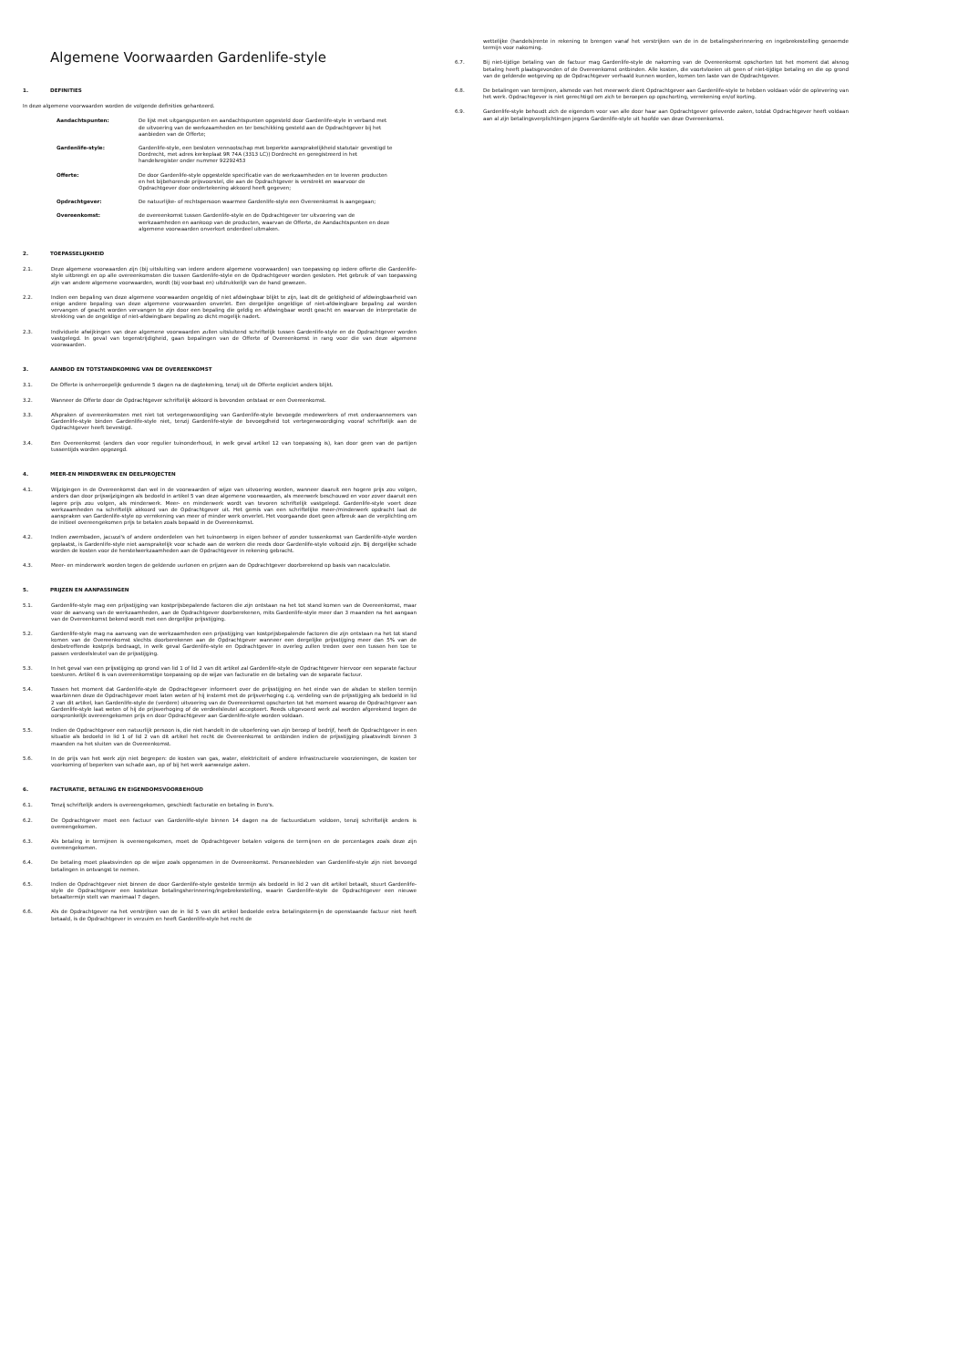Algemene Voorwaarden Gardenlife-style
1. DEFINITIES
In deze algemene voorwaarden worden de volgende definities gehanteerd.
Aandachtspunten: De lijst met uitgangspunten en aandachtspunten opgesteld door Gardenlife-style in verband met de uitvoering van de werkzaamheden en ter beschikking gesteld aan de Opdrachtgever bij het aanbieden van de Offerte;
Gardenlife-style: Gardenlife-style, een besloten vennootschap met beperkte aansprakelijkheid statutair gevestigd te Dordrecht, met adres kerkeplaat 9R 74A (3313 LC)) Dordrecht en geregistreerd in het handelsregister onder nummer 92292453
Offerte: De door Gardenlife-style opgestelde specificatie van de werkzaamheden en te leveren producten en het bijbehorende prijsvoorstel, die aan de Opdrachtgever is verstrekt en waarvoor de Opdrachtgever door ondertekening akkoord heeft gegeven;
Opdrachtgever: De natuurlijke- of rechtspersoon waarmee Gardenlife-style een Overeenkomst is aangegaan;
Overeenkomst: de overeenkomst tussen Gardenlife-style en de Opdrachtgever ter uitvoering van de werkzaamheden en aankoop van de producten, waarvan de Offerte, de Aandachtspunten en deze algemene voorwaarden onverkort onderdeel uitmaken.
2. TOEPASSELIJKHEID
2.1. Deze algemene voorwaarden zijn (bij uitsluiting van iedere andere algemene voorwaarden) van toepassing op iedere offerte die Gardenlife-style uitbrengt en op alle overeenkomsten die tussen Gardenlife-style en de Opdrachtgever worden gesloten. Het gebruik of van toepassing zijn van andere algemene voorwaarden, wordt (bij voorbaat en) uitdrukkelijk van de hand gewezen.
2.2. Indien een bepaling van deze algemene voorwaarden ongeldig of niet afdwingbaar blijkt te zijn, laat dit de geldigheid of afdwingbaarheid van enige andere bepaling van deze algemene voorwaarden onverlet. Een dergelijke ongeldige of niet-afdwingbare bepaling zal worden vervangen of geacht worden vervangen te zijn door een bepaling die geldig en afdwingbaar wordt geacht en waarvan de interpretatie de strekking van de ongeldige of niet-afdwingbare bepaling zo dicht mogelijk nadert.
2.3. Individuele afwijkingen van deze algemene voorwaarden zullen uitsluitend schriftelijk tussen Gardenlife-style en de Opdrachtgever worden vastgelegd. In geval van tegenstrijdigheid, gaan bepalingen van de Offerte of Overeenkomst in rang voor die van deze algemene voorwaarden.
3. AANBOD EN TOTSTANDKOMING VAN DE OVEREENKOMST
3.1. De Offerte is onherroepelijk gedurende 5 dagen na de dagtekening, tenzij uit de Offerte expliciet anders blijkt.
3.2. Wanneer de Offerte door de Opdrachtgever schriftelijk akkoord is bevonden ontstaat er een Overeenkomst.
3.3. Afspraken of overeenkomsten met niet tot vertegenwoordiging van Gardenlife-style bevoegde medewerkers of met onderaannemers van Gardenlife-style binden Gardenlife-style niet, tenzij Gardenlife-style de bevoegdheid tot vertegenwoordiging vooraf schriftelijk aan de Opdrachtgever heeft bevestigd.
3.4. Een Overeenkomst (anders dan voor regulier tuinonderhoud, in welk geval artikel 12 van toepassing is), kan door geen van de partijen tussentijds worden opgezegd.
4. MEER-EN MINDERWERK EN DEELPROJECTEN
4.1. Wijzigingen in de Overeenkomst dan wel in de voorwaarden of wijze van uitvoering worden, wanneer daaruit een hogere prijs zou volgen, anders dan door prijswijzigingen als bedoeld in artikel 5 van deze algemene voorwaarden, als meerwerk beschouwd en voor zover daaruit een lagere prijs zou volgen, als minderwerk. Meer- en minderwerk wordt van tevoren schriftelijk vastgelegd. Gardenlife-style voert deze werkzaamheden na schriftelijk akkoord van de Opdrachtgever uit. Het gemis van een schriftelijke meer-/minderwerk opdracht laat de aanspraken van Gardenlife-style op verrekening van meer of minder werk onverlet. Het voorgaande doet geen afbreuk aan de verplichting om de initieel overeengekomen prijs te betalen zoals bepaald in de Overeenkomst.
4.2. Indien zwembaden, jacuzzi's of andere onderdelen van het tuinontwerp in eigen beheer of zonder tussenkomst van Gardenlife-style worden geplaatst, is Gardenlife-style niet aansprakelijk voor schade aan de werken die reeds door Gardenlife-style voltooid zijn. Bij dergelijke schade worden de kosten voor de herstelwerkzaamheden aan de Opdrachtgever in rekening gebracht.
4.3. Meer- en minderwerk worden tegen de geldende uurlonen en prijzen aan de Opdrachtgever doorberekend op basis van nacalculatie.
5. PRIJZEN EN AANPASSINGEN
5.1. Gardenlife-style mag een prijsstijging van kostprijsbepalende factoren die zijn ontstaan na het tot stand komen van de Overeenkomst, maar voor de aanvang van de werkzaamheden, aan de Opdrachtgever doorberekenen, mits Gardenlife-style meer dan 3 maanden na het aangaan van de Overeenkomst bekend wordt met een dergelijke prijsstijging.
5.2. Gardenlife-style mag na aanvang van de werkzaamheden een prijsstijging van kostprijsbepalende factoren die zijn ontstaan na het tot stand komen van de Overeenkomst slechts doorberekenen aan de Opdrachtgever wanneer een dergelijke prijsstijging meer dan 5% van de desbetreffende kostprijs bedraagt, in welk geval Gardenlife-style en Opdrachtgever in overleg zullen treden over een tussen hen toe te passen verdeelsleutel van de prijsstijging.
5.3. In het geval van een prijsstijging op grond van lid 1 of lid 2 van dit artikel zal Gardenlife-style de Opdrachtgever hiervoor een separate factuur toesturen. Artikel 6 is van overeenkomstige toepassing op de wijze van facturatie en de betaling van de separate factuur.
5.4. Tussen het moment dat Gardenlife-style de Opdrachtgever informeert over de prijsstijging en het einde van de alsdan te stellen termijn waarbinnen deze de Opdrachtgever moet laten weten of hij instemt met de prijsverhoging c.q. verdeling van de prijsstijging als bedoeld in lid 2 van dit artikel, kan Gardenlife-style de (verdere) uitvoering van de Overeenkomst opschorten tot het moment waarop de Opdrachtgever aan Gardenlife-style laat weten of hij de prijsverhoging of de verdeelsleutel accepteert. Reeds uitgevoerd werk zal worden afgerekend tegen de oorspronkelijk overeengekomen prijs en door Opdrachtgever aan Gardenlife-style worden voldaan.
5.5. Indien de Opdrachtgever een natuurlijk persoon is, die niet handelt in de uitoefening van zijn beroep of bedrijf, heeft de Opdrachtgever in een situatie als bedoeld in lid 1 of lid 2 van dit artikel het recht de Overeenkomst te ontbinden indien de prijsstijging plaatsvindt binnen 3 maanden na het sluiten van de Overeenkomst.
5.6. In de prijs van het werk zijn niet begrepen: de kosten van gas, water, elektriciteit of andere infrastructurele voorzieningen, de kosten ter voorkoming of beperken van schade aan, op of bij het werk aanwezige zaken.
6. FACTURATIE, BETALING EN EIGENDOMSVOORBEHOUD
6.1. Tenzij schriftelijk anders is overeengekomen, geschiedt facturatie en betaling in Euro's.
6.2. De Opdrachtgever moet een factuur van Gardenlife-style binnen 14 dagen na de factuurdatum voldoen, tenzij schriftelijk anders is overeengekomen.
6.3. Als betaling in termijnen is overeengekomen, moet de Opdrachtgever betalen volgens de termijnen en de percentages zoals deze zijn overeengekomen.
6.4. De betaling moet plaatsvinden op de wijze zoals opgenomen in de Overeenkomst. Personeelsleden van Gardenlife-style zijn niet bevoegd betalingen in ontvangst te nemen.
6.5. Indien de Opdrachtgever niet binnen de door Gardenlife-style gestelde termijn als bedoeld in lid 2 van dit artikel betaalt, stuurt Gardenlife-style de Opdrachtgever een kosteloze betalingsherinnering/ingebrekestelling, waarin Gardenlife-style de Opdrachtgever een nieuwe betaaltermijn stelt van maximaal 7 dagen.
6.6. Als de Opdrachtgever na het verstrijken van de in lid 5 van dit artikel bedoelde extra betalingstermijn de openstaande factuur niet heeft betaald, is de Opdrachtgever in verzuim en heeft Gardenlife-style het recht de
wettelijke (handels)rente in rekening te brengen vanaf het verstrijken van de in de betalingsherinnering en ingebrekestelling genoemde termijn voor nakoming.
6.7. Bij niet-tijdige betaling van de factuur mag Gardenlife-style de nakoming van de Overeenkomst opschorten tot het moment dat alsnog betaling heeft plaatsgevonden of de Overeenkomst ontbinden. Alle kosten, die voortvloeien uit geen of niet-tijdige betaling en die op grond van de geldende wetgeving op de Opdrachtgever verhaald kunnen worden, komen ten laste van de Opdrachtgever.
6.8. De betalingen van termijnen, alsmede van het meerwerk dient Opdrachtgever aan Gardenlife-style te hebben voldaan vóór de oplevering van het werk. Opdrachtgever is niet gerechtigd om zich te beroepen op opschorting, verrekening en/of korting.
6.9. Gardenlife-style behoudt zich de eigendom voor van alle door haar aan Opdrachtgever geleverde zaken, totdat Opdrachtgever heeft voldaan aan al zijn betalingsverplichtingen jegens Gardenlife-style uit hoofde van deze Overeenkomst.